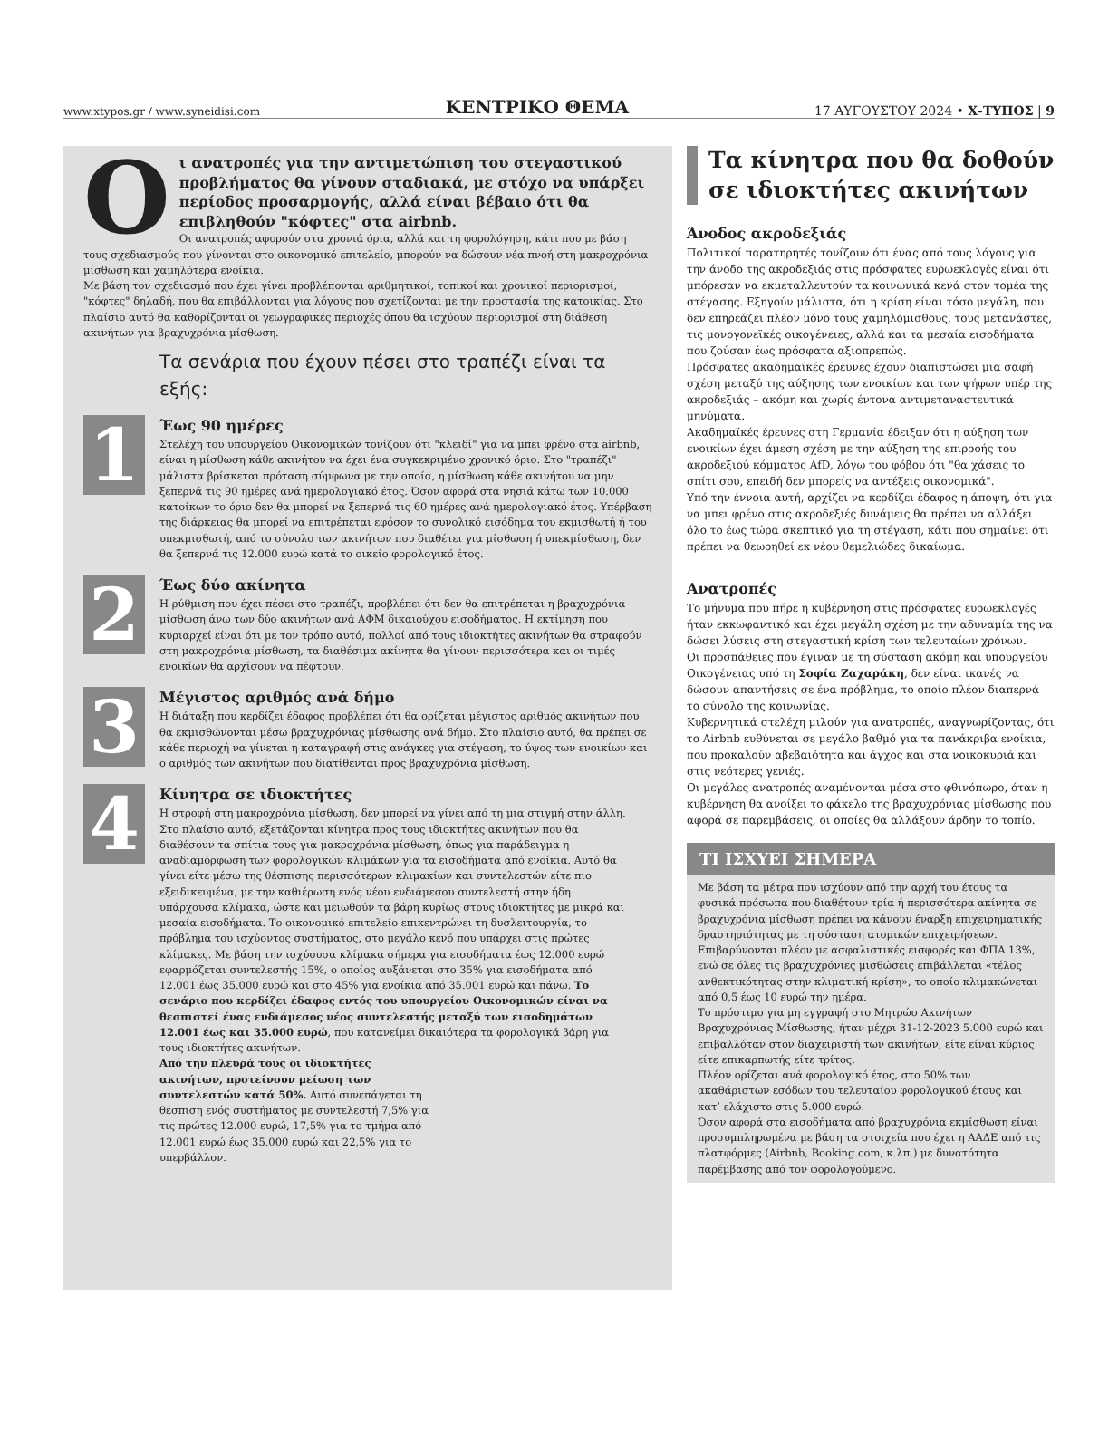www.xtypos.gr / www.syneidisi.com ΚΕΝΤΡΙΚΟ ΘΕΜΑ 17 ΑΥΓΟΥΣΤΟΥ 2024 • Χ-ΤΥΠΟΣ | 9
Ο
ι ανατροπές για την αντιμετώπιση του στεγαστικού προβλήματος θα γίνουν σταδιακά, με στόχο να υπάρξει περίοδος προσαρμογής, αλλά είναι βέβαιο ότι θα επιβληθούν "κόφτες" στα airbnb.
Οι ανατροπές αφορούν στα χρονιά όρια, αλλά και τη φορολόγηση, κάτι που με βάση τους σχεδιασμούς που γίνονται στο οικονομικό επιτελείο, μπορούν να δώσουν νέα πνοή στη μακροχρόνια μίσθωση και χαμηλότερα ενοίκια.
Με βάση τον σχεδιασμό που έχει γίνει προβλέπονται αριθμητικοί, τοπικοί και χρονικοί περιορισμοί, "κόφτες" δηλαδή, που θα επιβάλλονται για λόγους που σχετίζονται με την προστασία της κατοικίας. Στο πλαίσιο αυτό θα καθορίζονται οι γεωγραφικές περιοχές όπου θα ισχύουν περιορισμοί στη διάθεση ακινήτων για βραχυχρόνια μίσθωση.
Τα σενάρια που έχουν πέσει στο τραπέζι είναι τα εξής:
1
Έως 90 ημέρες
Στελέχη του υπουργείου Οικονομικών τονίζουν ότι "κλειδί" για να μπει φρένο στα airbnb, είναι η μίσθωση κάθε ακινήτου να έχει ένα συγκεκριμένο χρονικό όριο. Στο "τραπέζι" μάλιστα βρίσκεται πρόταση σύμφωνα με την οποία, η μίσθωση κάθε ακινήτου να μην ξεπερνά τις 90 ημέρες ανά ημερολογιακό έτος. Όσον αφορά στα νησιά κάτω των 10.000 κατοίκων το όριο δεν θα μπορεί να ξεπερνά τις 60 ημέρες ανά ημερολογιακό έτος. Υπέρβαση της διάρκειας θα μπορεί να επιτρέπεται εφόσον το συνολικό εισόδημα του εκμισθωτή ή του υπεκμισθωτή, από το σύνολο των ακινήτων που διαθέτει για μίσθωση ή υπεκμίσθωση, δεν θα ξεπερνά τις 12.000 ευρώ κατά το οικείο φορολογικό έτος.
2
Έως δύο ακίνητα
Η ρύθμιση που έχει πέσει στο τραπέζι, προβλέπει ότι δεν θα επιτρέπεται η βραχυχρόνια μίσθωση άνω των δύο ακινήτων ανά ΑΦΜ δικαιούχου εισοδήματος. Η εκτίμηση που κυριαρχεί είναι ότι με τον τρόπο αυτό, πολλοί από τους ιδιοκτήτες ακινήτων θα στραφούν στη μακροχρόνια μίσθωση, τα διαθέσιμα ακίνητα θα γίνουν περισσότερα και οι τιμές ενοικίων θα αρχίσουν να πέφτουν.
3
Μέγιστος αριθμός ανά δήμο
Η διάταξη που κερδίζει έδαφος προβλέπει ότι θα ορίζεται μέγιστος αριθμός ακινήτων που θα εκμισθώνονται μέσω βραχυχρόνιας μίσθωσης ανά δήμο. Στο πλαίσιο αυτό, θα πρέπει σε κάθε περιοχή να γίνεται η καταγραφή στις ανάγκες για στέγαση, το ύψος των ενοικίων και ο αριθμός των ακινήτων που διατίθενται προς βραχυχρόνια μίσθωση.
4
Κίνητρα σε ιδιοκτήτες
Η στροφή στη μακροχρόνια μίσθωση, δεν μπορεί να γίνει από τη μια στιγμή στην άλλη. Στο πλαίσιο αυτό, εξετάζονται κίνητρα προς τους ιδιοκτήτες ακινήτων που θα διαθέσουν τα σπίτια τους για μακροχρόνια μίσθωση, όπως για παράδειγμα η αναδιαμόρφωση των φορολογικών κλιμάκων για τα εισοδήματα από ενοίκια. Αυτό θα γίνει είτε μέσω της θέσπισης περισσότερων κλιμακίων και συντελεστών είτε πιο εξειδικευμένα, με την καθιέρωση ενός νέου ενδιάμεσου συντελεστή στην ήδη υπάρχουσα κλίμακα, ώστε και μειωθούν τα βάρη κυρίως στους ιδιοκτήτες με μικρά και μεσαία εισοδήματα. Το οικονομικό επιτελείο επικεντρώνει τη δυσλειτουργία, το πρόβλημα του ισχύοντος συστήματος, στο μεγάλο κενό που υπάρχει στις πρώτες κλίμακες. Με βάση την ισχύουσα κλίμακα σήμερα για εισοδήματα έως 12.000 ευρώ εφαρμόζεται συντελεστής 15%, ο οποίος αυξάνεται στο 35% για εισοδήματα από 12.001 έως 35.000 ευρώ και στο 45% για ενοίκια από 35.001 ευρώ και πάνω. Το σενάριο που κερδίζει έδαφος εντός του υπουργείου Οικονομικών είναι να θεσπιστεί ένας ενδιάμεσος νέος συντελεστής μεταξύ των εισοδημάτων 12.001 έως και 35.000 ευρώ, που κατανείμει δικαιότερα τα φορολογικά βάρη για τους ιδιοκτήτες ακινήτων.
Από την πλευρά τους οι ιδιοκτήτες ακινήτων, προτείνουν μείωση των συντελεστών κατά 50%. Αυτό συνεπάγεται τη θέσπιση ενός συστήματος με συντελεστή 7,5% για τις πρώτες 12.000 ευρώ, 17,5% για το τμήμα από 12.001 ευρώ έως 35.000 ευρώ και 22,5% για το υπερβάλλον.
Τα κίνητρα που θα δοθούν σε ιδιοκτήτες ακινήτων
Άνοδος ακροδεξιάς
Πολιτικοί παρατηρητές τονίζουν ότι ένας από τους λόγους για την άνοδο της ακροδεξιάς στις πρόσφατες ευρωεκλογές είναι ότι μπόρεσαν να εκμεταλλευτούν τα κοινωνικά κενά στον τομέα της στέγασης. Εξηγούν μάλιστα, ότι η κρίση είναι τόσο μεγάλη, που δεν επηρεάζει πλέον μόνο τους χαμηλόμισθους, τους μετανάστες, τις μονογονεϊκές οικογένειες, αλλά και τα μεσαία εισοδήματα που ζούσαν έως πρόσφατα αξιοπρεπώς.
Πρόσφατες ακαδημαϊκές έρευνες έχουν διαπιστώσει μια σαφή σχέση μεταξύ της αύξησης των ενοικίων και των ψήφων υπέρ της ακροδεξιάς – ακόμη και χωρίς έντονα αντιμεταναστευτικά μηνύματα.
Ακαδημαϊκές έρευνες στη Γερμανία έδειξαν ότι η αύξηση των ενοικίων έχει άμεση σχέση με την αύξηση της επιρροής του ακροδεξιού κόμματος AfD, λόγω του φόβου ότι "θα χάσεις το σπίτι σου, επειδή δεν μπορείς να αντέξεις οικονομικά".
Υπό την έννοια αυτή, αρχίζει να κερδίζει έδαφος η άποψη, ότι για να μπει φρένο στις ακροδεξιές δυνάμεις θα πρέπει να αλλάξει όλο το έως τώρα σκεπτικό για τη στέγαση, κάτι που σημαίνει ότι πρέπει να θεωρηθεί εκ νέου θεμελιώδες δικαίωμα.
Ανατροπές
Το μήνυμα που πήρε η κυβέρνηση στις πρόσφατες ευρωεκλογές ήταν εκκωφαντικό και έχει μεγάλη σχέση με την αδυναμία της να δώσει λύσεις στη στεγαστική κρίση των τελευταίων χρόνων.
Οι προσπάθειες που έγιναν με τη σύσταση ακόμη και υπουργείου Οικογένειας υπό τη Σοφία Ζαχαράκη, δεν είναι ικανές να δώσουν απαντήσεις σε ένα πρόβλημα, το οποίο πλέον διαπερνά το σύνολο της κοινωνίας.
Κυβερνητικά στελέχη μιλούν για ανατροπές, αναγνωρίζοντας, ότι το Airbnb ευθύνεται σε μεγάλο βαθμό για τα πανάκριβα ενοίκια, που προκαλούν αβεβαιότητα και άγχος και στα νοικοκυριά και στις νεότερες γενιές.
Οι μεγάλες ανατροπές αναμένονται μέσα στο φθινόπωρο, όταν η κυβέρνηση θα ανοίξει το φάκελο της βραχυχρόνιας μίσθωσης που αφορά σε παρεμβάσεις, οι οποίες θα αλλάξουν άρδην το τοπίο.
ΤΙ ΙΣΧΥΕΙ ΣΗΜΕΡΑ
Με βάση τα μέτρα που ισχύουν από την αρχή του έτους τα φυσικά πρόσωπα που διαθέτουν τρία ή περισσότερα ακίνητα σε βραχυχρόνια μίσθωση πρέπει να κάνουν έναρξη επιχειρηματικής δραστηριότητας με τη σύσταση ατομικών επιχειρήσεων. Επιβαρύνονται πλέον με ασφαλιστικές εισφορές και ΦΠΑ 13%, ενώ σε όλες τις βραχυχρόνιες μισθώσεις επιβάλλεται «τέλος ανθεκτικότητας στην κλιματική κρίση», το οποίο κλιμακώνεται από 0,5 έως 10 ευρώ την ημέρα.
Το πρόστιμο για μη εγγραφή στο Μητρώο Ακινήτων Βραχυχρόνιας Μίσθωσης, ήταν μέχρι 31-12-2023 5.000 ευρώ και επιβαλλόταν στον διαχειριστή των ακινήτων, είτε είναι κύριος είτε επικαρπωτής είτε τρίτος.
Πλέον ορίζεται ανά φορολογικό έτος, στο 50% των ακαθάριστων εσόδων του τελευταίου φορολογικού έτους και κατ’ ελάχιστο στις 5.000 ευρώ.
Όσον αφορά στα εισοδήματα από βραχυχρόνια εκμίσθωση είναι προσυμπληρωμένα με βάση τα στοιχεία που έχει η ΑΑΔΕ από τις πλατφόρμες (Airbnb, Booking.com, κ.λπ.) με δυνατότητα παρέμβασης από τον φορολογούμενο.